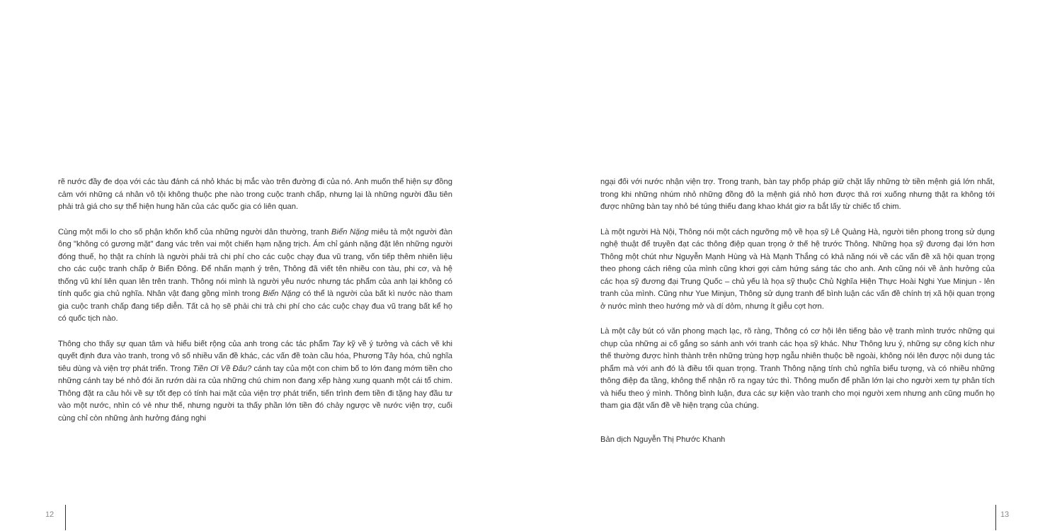rẽ nước đầy đe dọa với các tàu đánh cá nhỏ khác bị mắc vào trên đường đi của nó. Anh muốn thể hiện sự đồng cảm với những cá nhân vô tội không thuộc phe nào trong cuộc tranh chấp, nhưng lại là những người đầu tiên phải trả giá cho sự thể hiện hung hăn của các quốc gia có liên quan.
Cùng một mối lo cho số phận khốn khổ của những người dân thường, tranh Biển Nặng miêu tả một người đàn ông "không có gương mặt" đang vác trên vai một chiến hạm nặng trịch. Ám chỉ gánh nặng đặt lên những người đóng thuế, họ thật ra chính là người phải trả chi phí cho các cuộc chạy đua vũ trang, vốn tiếp thêm nhiên liệu cho các cuộc tranh chấp ở Biển Đông. Để nhấn mạnh ý trên, Thông đã viết tên nhiều con tàu, phi cơ, và hệ thống vũ khí liên quan lên trên tranh. Thông nói mình là người yêu nước nhưng tác phẩm của anh lại không có tính quốc gia chủ nghĩa. Nhân vật đang gồng mình trong Biển Nặng có thể là người của bất kì nước nào tham gia cuộc tranh chấp đang tiếp diễn. Tất cả họ sẽ phải chi trả chi phí cho các cuộc chạy đua vũ trang bất kể họ có quốc tịch nào.
Thông cho thấy sự quan tâm và hiểu biết rộng của anh trong các tác phẩm Tay kỹ về ý tưởng và cách vẽ khi quyết định đưa vào tranh, trong vô số nhiều vấn đề khác, các vấn đề toàn cầu hóa, Phương Tây hóa, chủ nghĩa tiêu dùng và viện trợ phát triển. Trong Tiền Ơi Về Đâu? cánh tay của một con chim bố to lớn đang mớm tiền cho những cánh tay bé nhỏ đói ăn rướn dài ra của những chú chim non đang xếp hàng xung quanh một cái tổ chim. Thông đặt ra câu hỏi về sự tốt đẹp có tính hai mặt của viện trợ phát triển, tiến trình đem tiền đi tặng hay đầu tư vào một nước, nhìn có vẻ như thế, nhưng người ta thấy phần lớn tiền đó chảy ngược về nước viện trợ, cuối cùng chỉ còn những ảnh hưởng đáng nghi
ngại đối với nước nhận viện trợ. Trong tranh, bàn tay phốp pháp giữ chặt lấy những tờ tiền mệnh giá lớn nhất, trong khi những nhúm nhỏ những đồng đô la mệnh giá nhỏ hơn được thả rơi xuống nhưng thật ra không tới được những bàn tay nhỏ bé túng thiếu đang khao khát giơ ra bắt lấy từ chiếc tổ chim.
Là một người Hà Nội, Thông nói một cách ngưỡng mộ về họa sỹ Lê Quảng Hà, người tiên phong trong sử dụng nghệ thuật để truyền đạt các thông điệp quan trọng ở thế hệ trước Thông. Những họa sỹ đương đại lớn hơn Thông một chút như Nguyễn Mạnh Hùng và Hà Mạnh Thắng có khả năng nói về các vấn đề xã hội quan trọng theo phong cách riêng của mình cũng khơi gợi cảm hứng sáng tác cho anh. Anh cũng nói về ảnh hưởng của các họa sỹ đương đại Trung Quốc – chủ yếu là họa sỹ thuộc Chủ Nghĩa Hiện Thực Hoài Nghi Yue Minjun - lên tranh của mình. Cũng như Yue Minjun, Thông sử dụng tranh để bình luận các vấn đề chính trị xã hội quan trọng ở nước mình theo hướng mở và dí dỏm, nhưng ít giễu cợt hơn.
Là một cây bút có văn phong mạch lạc, rõ ràng, Thông có cơ hội lên tiếng bảo vệ tranh mình trước những qui chụp của những ai cố gắng so sánh anh với tranh các họa sỹ khác. Như Thông lưu ý, những sự công kích như thế thường được hình thành trên những trùng hợp ngẫu nhiên thuộc bề ngoài, không nói lên được nội dung tác phẩm mà với anh đó là điều tối quan trọng. Tranh Thông nặng tính chủ nghĩa biểu tượng, và có nhiều những thông điệp đa tầng, không thể nhận rõ ra ngay tức thì. Thông muốn để phần lớn lại cho người xem tự phân tích và hiểu theo ý mình. Thông bình luận, đưa các sự kiện vào tranh cho mọi người xem nhưng anh cũng muốn họ tham gia đặt vấn đề về hiện trạng của chúng.
Bản dịch Nguyễn Thị Phước Khanh
12 13